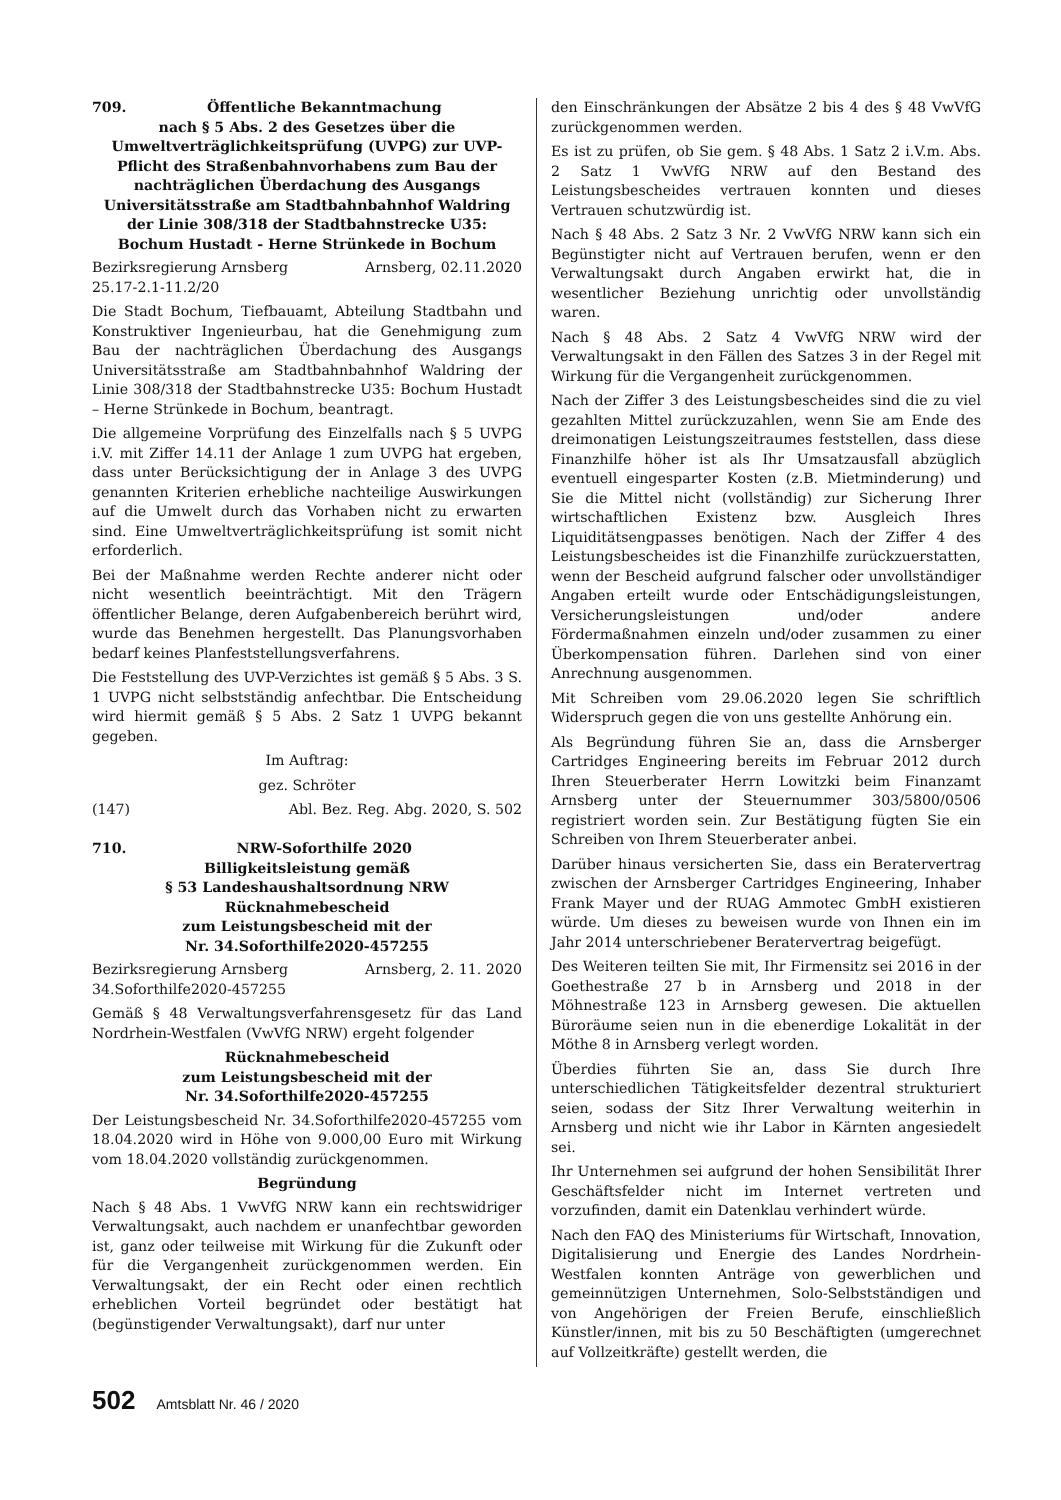709. Öffentliche Bekanntmachung
nach § 5 Abs. 2 des Gesetzes über die Umweltverträglichkeitsprüfung (UVPG) zur UVP-Pflicht des Straßenbahnvorhabens zum Bau der nachträglichen Überdachung des Ausgangs Universitätsstraße am Stadtbahnbahnhof Waldring der Linie 308/318 der Stadtbahnstrecke U35: Bochum Hustadt - Herne Strünkede in Bochum
Bezirksregierung Arnsberg Arnsberg, 02.11.2020
25.17-2.1-11.2/20
Die Stadt Bochum, Tiefbauamt, Abteilung Stadtbahn und Konstruktiver Ingenieurbau, hat die Genehmigung zum Bau der nachträglichen Überdachung des Ausgangs Universitätsstraße am Stadtbahnbahnhof Waldring der Linie 308/318 der Stadtbahnstrecke U35: Bochum Hustadt – Herne Strünkede in Bochum, beantragt.
Die allgemeine Vorprüfung des Einzelfalls nach § 5 UVPG i.V. mit Ziffer 14.11 der Anlage 1 zum UVPG hat ergeben, dass unter Berücksichtigung der in Anlage 3 des UVPG genannten Kriterien erhebliche nachteilige Auswirkungen auf die Umwelt durch das Vorhaben nicht zu erwarten sind. Eine Umweltverträglichkeitsprüfung ist somit nicht erforderlich.
Bei der Maßnahme werden Rechte anderer nicht oder nicht wesentlich beeinträchtigt. Mit den Trägern öffentlicher Belange, deren Aufgabenbereich berührt wird, wurde das Benehmen hergestellt. Das Planungsvorhaben bedarf keines Planfeststellungsverfahrens.
Die Feststellung des UVP-Verzichtes ist gemäß § 5 Abs. 3 S. 1 UVPG nicht selbstständig anfechtbar. Die Entscheidung wird hiermit gemäß § 5 Abs. 2 Satz 1 UVPG bekannt gegeben.
Im Auftrag:
gez. Schröter
(147) Abl. Bez. Reg. Abg. 2020, S. 502
710. NRW-Soforthilfe 2020
Billigkeitsleistung gemäß
§ 53 Landeshaushaltsordnung NRW
Rücknahmebescheid
zum Leistungsbescheid mit der
Nr. 34.Soforthilfe2020-457255
Bezirksregierung Arnsberg Arnsberg, 2. 11. 2020
34.Soforthilfe2020-457255
Gemäß § 48 Verwaltungsverfahrensgesetz für das Land Nordrhein-Westfalen (VwVfG NRW) ergeht folgender
Rücknahmebescheid
zum Leistungsbescheid mit der
Nr. 34.Soforthilfe2020-457255
Der Leistungsbescheid Nr. 34.Soforthilfe2020-457255 vom 18.04.2020 wird in Höhe von 9.000,00 Euro mit Wirkung vom 18.04.2020 vollständig zurückgenommen.
Begründung
Nach § 48 Abs. 1 VwVfG NRW kann ein rechtswidriger Verwaltungsakt, auch nachdem er unanfechtbar geworden ist, ganz oder teilweise mit Wirkung für die Zukunft oder für die Vergangenheit zurückgenommen werden. Ein Verwaltungsakt, der ein Recht oder einen rechtlich erheblichen Vorteil begründet oder bestätigt hat (begünstigender Verwaltungsakt), darf nur unter
den Einschränkungen der Absätze 2 bis 4 des § 48 VwVfG zurückgenommen werden.
Es ist zu prüfen, ob Sie gem. § 48 Abs. 1 Satz 2 i.V.m. Abs. 2 Satz 1 VwVfG NRW auf den Bestand des Leistungsbescheides vertrauen konnten und dieses Vertrauen schutzwürdig ist.
Nach § 48 Abs. 2 Satz 3 Nr. 2 VwVfG NRW kann sich ein Begünstigter nicht auf Vertrauen berufen, wenn er den Verwaltungsakt durch Angaben erwirkt hat, die in wesentlicher Beziehung unrichtig oder unvollständig waren.
Nach § 48 Abs. 2 Satz 4 VwVfG NRW wird der Verwaltungsakt in den Fällen des Satzes 3 in der Regel mit Wirkung für die Vergangenheit zurückgenommen.
Nach der Ziffer 3 des Leistungsbescheides sind die zu viel gezahlten Mittel zurückzuzahlen, wenn Sie am Ende des dreimonatigen Leistungszeitraumes feststellen, dass diese Finanzhilfe höher ist als Ihr Umsatzausfall abzüglich eventuell eingesparter Kosten (z.B. Mietminderung) und Sie die Mittel nicht (vollständig) zur Sicherung Ihrer wirtschaftlichen Existenz bzw. Ausgleich Ihres Liquiditätsengpasses benötigen. Nach der Ziffer 4 des Leistungsbescheides ist die Finanzhilfe zurückzuerstatten, wenn der Bescheid aufgrund falscher oder unvollständiger Angaben erteilt wurde oder Entschädigungsleistungen, Versicherungsleistungen und/oder andere Fördermaßnahmen einzeln und/oder zusammen zu einer Überkompensation führen. Darlehen sind von einer Anrechnung ausgenommen.
Mit Schreiben vom 29.06.2020 legen Sie schriftlich Widerspruch gegen die von uns gestellte Anhörung ein.
Als Begründung führen Sie an, dass die Arnsberger Cartridges Engineering bereits im Februar 2012 durch Ihren Steuerberater Herrn Lowitzki beim Finanzamt Arnsberg unter der Steuernummer 303/5800/0506 registriert worden sein. Zur Bestätigung fügten Sie ein Schreiben von Ihrem Steuerberater anbei.
Darüber hinaus versicherten Sie, dass ein Beratervertrag zwischen der Arnsberger Cartridges Engineering, Inhaber Frank Mayer und der RUAG Ammotec GmbH existieren würde. Um dieses zu beweisen wurde von Ihnen ein im Jahr 2014 unterschriebener Beratervertrag beigefügt.
Des Weiteren teilten Sie mit, Ihr Firmensitz sei 2016 in der Goethestraße 27 b in Arnsberg und 2018 in der Möhnestraße 123 in Arnsberg gewesen. Die aktuellen Büroräume seien nun in die ebenerdige Lokalität in der Möthe 8 in Arnsberg verlegt worden.
Überdies führten Sie an, dass Sie durch Ihre unterschiedlichen Tätigkeitsfelder dezentral strukturiert seien, sodass der Sitz Ihrer Verwaltung weiterhin in Arnsberg und nicht wie ihr Labor in Kärnten angesiedelt sei.
Ihr Unternehmen sei aufgrund der hohen Sensibilität Ihrer Geschäftsfelder nicht im Internet vertreten und vorzufinden, damit ein Datenklau verhindert würde.
Nach den FAQ des Ministeriums für Wirtschaft, Innovation, Digitalisierung und Energie des Landes Nordrhein-Westfalen konnten Anträge von gewerblichen und gemeinnützigen Unternehmen, Solo-Selbstständigen und von Angehörigen der Freien Berufe, einschließlich Künstler/innen, mit bis zu 50 Beschäftigten (umgerechnet auf Vollzeitkräfte) gestellt werden, die
502 Amtsblatt Nr. 46 / 2020